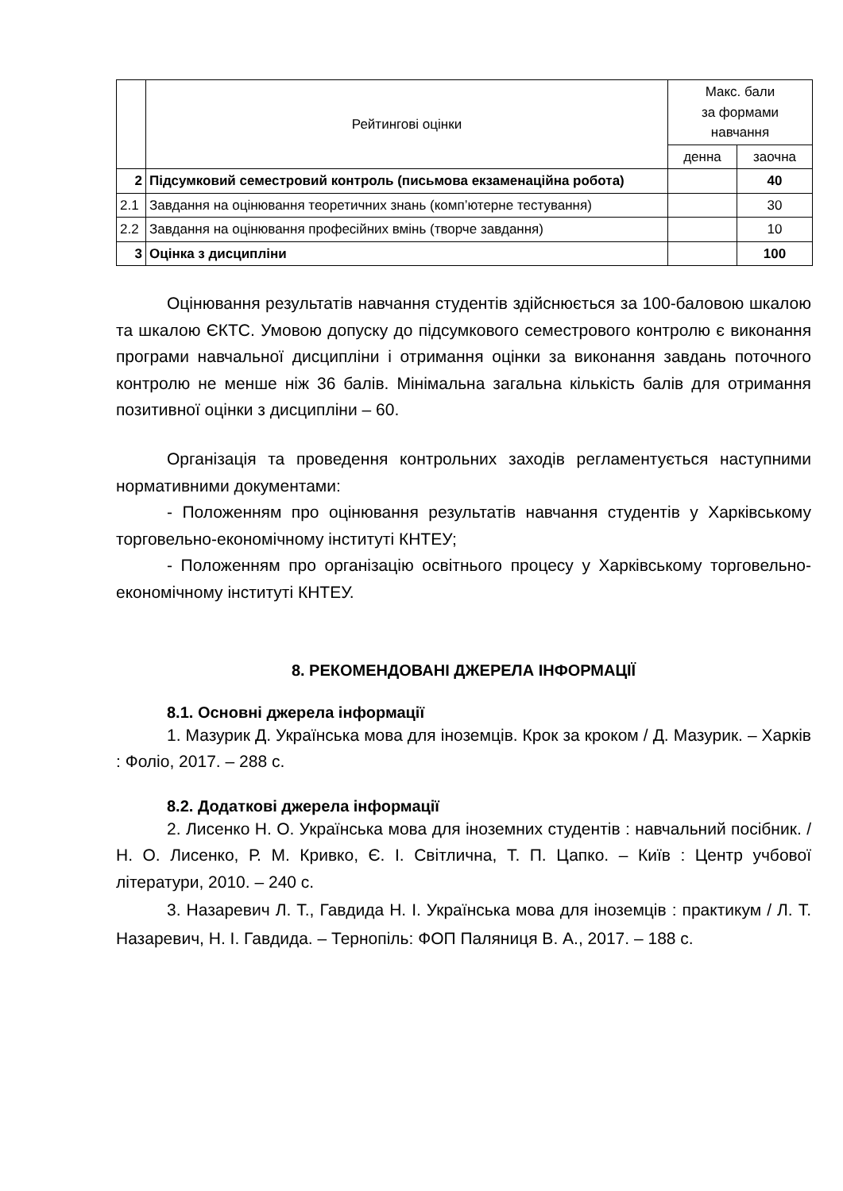| | Рейтингові оцінки | Макс. бали за формами навчання | |
| --- | --- | --- | --- |
| | | денна | заочна |
| 2 | Підсумковий семестровий контроль (письмова екзаменаційна робота) | | 40 |
| 2.1 | Завдання на оцінювання теоретичних знань (комп’ютерне тестування) | | 30 |
| 2.2 | Завдання на оцінювання професійних вмінь (творче завдання) | | 10 |
| 3 | Оцінка з дисципліни | | 100 |
Оцінювання результатів навчання студентів здійснюється за 100-баловою шкалою та шкалою ЄКТС. Умовою допуску до підсумкового семестрового контролю є виконання програми навчальної дисципліни і отримання оцінки за виконання завдань поточного контролю не менше ніж 36 балів. Мінімальна загальна кількість балів для отримання позитивної оцінки з дисципліни – 60.
Організація та проведення контрольних заходів регламентується наступними нормативними документами:
- Положенням про оцінювання результатів навчання студентів у Харківському торговельно-економічному інституті КНТЕУ;
- Положенням про організацію освітнього процесу у Харківському торговельно-економічному інституті КНТЕУ.
8. РЕКОМЕНДОВАНІ ДЖЕРЕЛА ІНФОРМАЦІЇ
8.1. Основні джерела інформації
1. Мазурик Д. Українська мова для іноземців. Крок за кроком / Д. Мазурик. – Харків : Фоліо, 2017. – 288 с.
8.2. Додаткові джерела інформації
2. Лисенко Н. О. Українська мова для іноземних студентів : навчальний посібник. / Н. О. Лисенко, Р. М. Кривко, Є. І. Світлична, Т. П. Цапко. – Київ : Центр учбової літератури, 2010. – 240 с.
3. Назаревич Л. Т., Гавдида Н. І. Українська мова для іноземців : практикум / Л. Т. Назаревич, Н. І. Гавдида. – Тернопіль: ФОП Паляниця В. А., 2017. – 188 с.